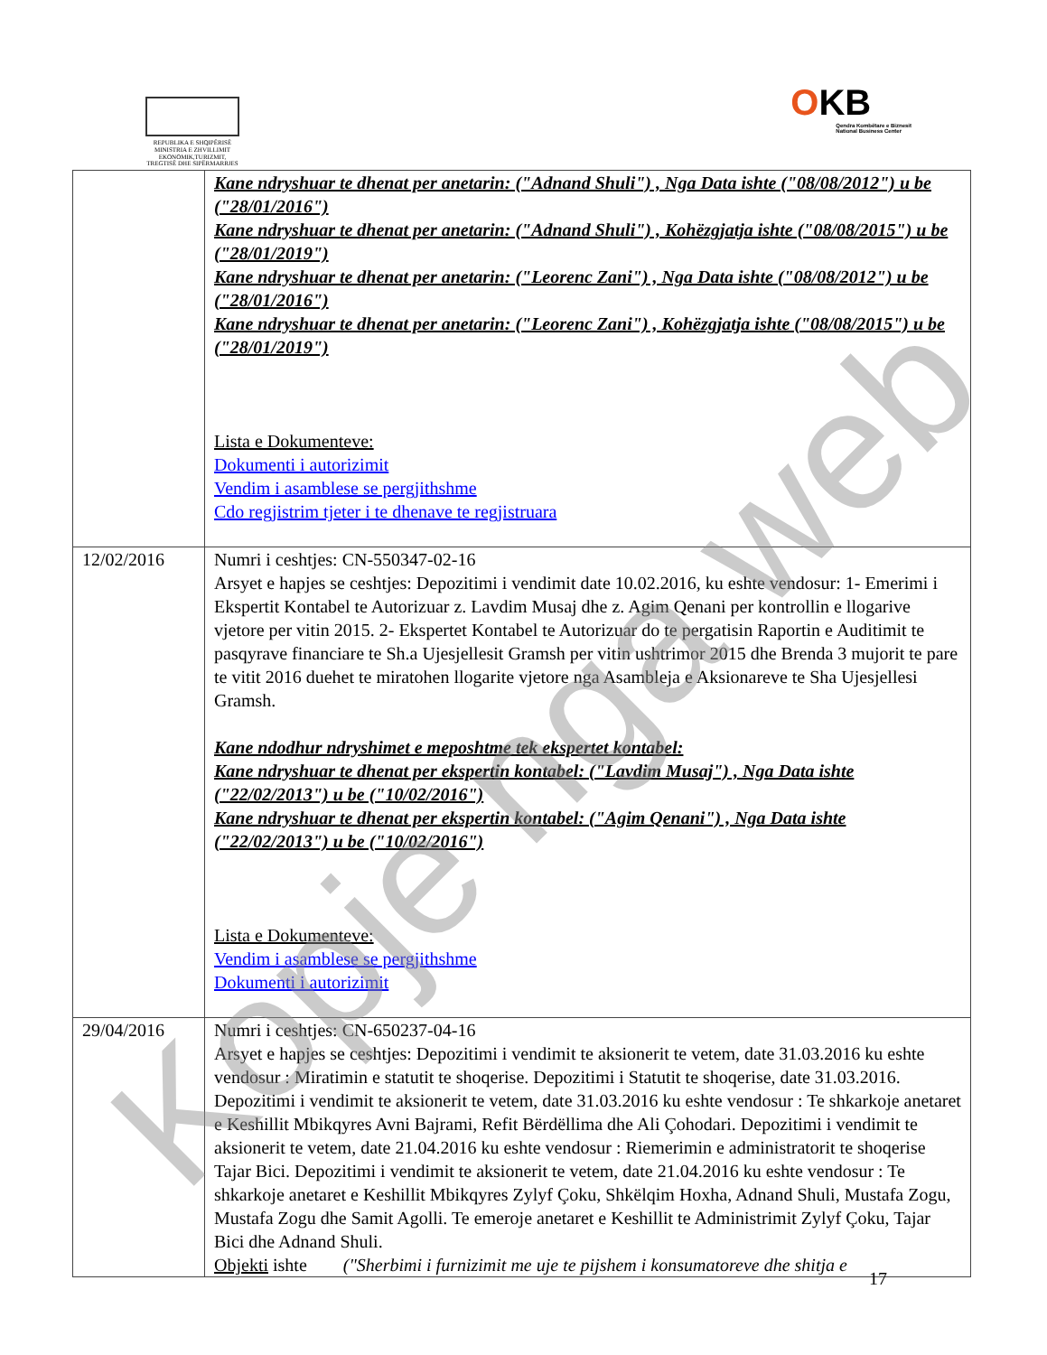REPUBLIKA E SHQIPËRISË
MINISTRIA E ZHVILLIMIT
EKONOMIK,TURIZMIT,
TREGTISË DHE SIPËRMARRJES
OKB
Qendra Kombëtare e Biznesit
National Business Center
| | Kane ndryshuar te dhenat per anetarin: ("Adnand Shuli") , Nga Data ishte ("08/08/2012") u be ("28/01/2016") Kane ndryshuar te dhenat per anetarin: ("Adnand Shuli") , Kohëzgjatja ishte ("08/08/2015") u be ("28/01/2019") Kane ndryshuar te dhenat per anetarin: ("Leorenc Zani") , Nga Data ishte ("08/08/2012") u be ("28/01/2016") Kane ndryshuar te dhenat per anetarin: ("Leorenc Zani") , Kohëzgjatja ishte ("08/08/2015") u be ("28/01/2019") Lista e Dokumenteve: Dokumenti i autorizimit Vendim i asamblese se pergjithshme Cdo regjistrim tjeter i te dhenave te regjistruara |
| 12/02/2016 | Numri i ceshtjes: CN-550347-02-16 Arsyet e hapjes se ceshtjes: Depozitimi i vendimit date 10.02.2016, ku eshte vendosur: 1- Emerimi i Ekspertit Kontabel te Autorizuar z. Lavdim Musaj dhe z. Agim Qenani per kontrollin e llogarive vjetore per vitin 2015. 2- Ekspertet Kontabel te Autorizuar do te pergatisin Raportin e Auditimit te pasqyrave financiare te Sh.a Ujesjellesit Gramsh per vitin ushtrimor 2015 dhe Brenda 3 mujorit te pare te vitit 2016 duehet te miratohen llogarite vjetore nga Asambleja e Aksionareve te Sha Ujesjellesi Gramsh. Kane ndodhur ndryshimet e meposhtme tek ekspertet kontabel: Kane ndryshuar te dhenat per ekspertin kontabel: ("Lavdim Musaj") , Nga Data ishte ("22/02/2013") u be ("10/02/2016") Kane ndryshuar te dhenat per ekspertin kontabel: ("Agim Qenani") , Nga Data ishte ("22/02/2013") u be ("10/02/2016") Lista e Dokumenteve: Vendim i asamblese se pergjithshme Dokumenti i autorizimit |
| 29/04/2016 | Numri i ceshtjes: CN-650237-04-16 Arsyet e hapjes se ceshtjes: Depozitimi i vendimit te aksionerit te vetem, date 31.03.2016 ku eshte vendosur : Miratimin e statutit te shoqerise. Depozitimi i Statutit te shoqerise, date 31.03.2016. Depozitimi i vendimit te aksionerit te vetem, date 31.03.2016 ku eshte vendosur : Te shkarkoje anetaret e Keshillit Mbikqyres Avni Bajrami, Refit Bërdëllima dhe Ali Çohodari. Depozitimi i vendimit te aksionerit te vetem, date 21.04.2016 ku eshte vendosur : Riemerimin e administratorit te shoqerise Tajar Bici. Depozitimi i vendimit te aksionerit te vetem, date 21.04.2016 ku eshte vendosur : Te shkarkoje anetaret e Keshillit Mbikqyres Zylyf Çoku, Shkëlqim Hoxha, Adnand Shuli, Mustafa Zogu, Mustafa Zogu dhe Samit Agolli. Te emeroje anetaret e Keshillit te Administrimit Zylyf Çoku, Tajar Bici dhe Adnand Shuli. Objekti ishte ("Sherbimi i furnizimit me uje te pijshem i konsumatoreve dhe shitja e |
17
Kopje nga web